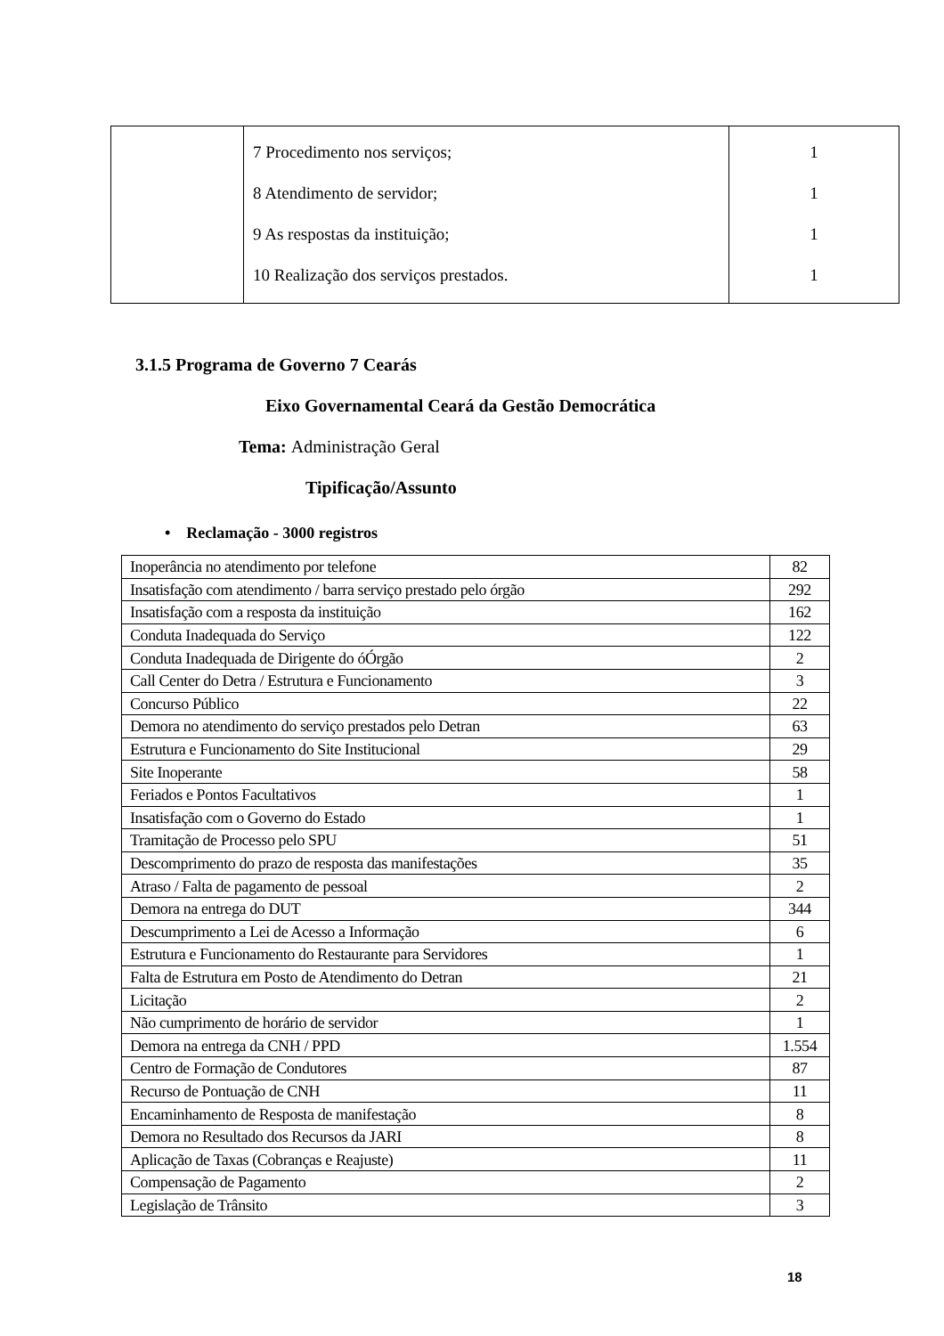| | 7 Procedimento nos serviços; 8 Atendimento de servidor; 9 As respostas da instituição; 10 Realização dos serviços prestados. | 1 1 1 1 |
3.1.5 Programa de Governo 7 Cearás
Eixo Governamental Ceará da Gestão Democrática
Tema: Administração Geral
Tipificação/Assunto
• Reclamação - 3000 registros
| Inoperância no atendimento por telefone | 82 |
| Insatisfação com atendimento / barra serviço prestado pelo órgão | 292 |
| Insatisfação com a resposta da instituição | 162 |
| Conduta Inadequada do Serviço | 122 |
| Conduta Inadequada de Dirigente do óÓrgão | 2 |
| Call Center do Detra / Estrutura e Funcionamento | 3 |
| Concurso Público | 22 |
| Demora no atendimento do serviço prestados pelo Detran | 63 |
| Estrutura e Funcionamento do Site Institucional | 29 |
| Site Inoperante | 58 |
| Feriados e Pontos Facultativos | 1 |
| Insatisfação com o Governo do Estado | 1 |
| Tramitação de Processo pelo SPU | 51 |
| Descomprimento do prazo de resposta das manifestações | 35 |
| Atraso / Falta de pagamento de pessoal | 2 |
| Demora na entrega do DUT | 344 |
| Descumprimento a Lei de Acesso a Informação | 6 |
| Estrutura e Funcionamento do Restaurante para Servidores | 1 |
| Falta de Estrutura em Posto de Atendimento do Detran | 21 |
| Licitação | 2 |
| Não cumprimento de horário de servidor | 1 |
| Demora na entrega da CNH / PPD | 1.554 |
| Centro de Formação de Condutores | 87 |
| Recurso de Pontuação de CNH | 11 |
| Encaminhamento de Resposta de manifestação | 8 |
| Demora no Resultado dos Recursos da JARI | 8 |
| Aplicação de Taxas (Cobranças e Reajuste) | 11 |
| Compensação de Pagamento | 2 |
| Legislação de Trânsito | 3 |
18